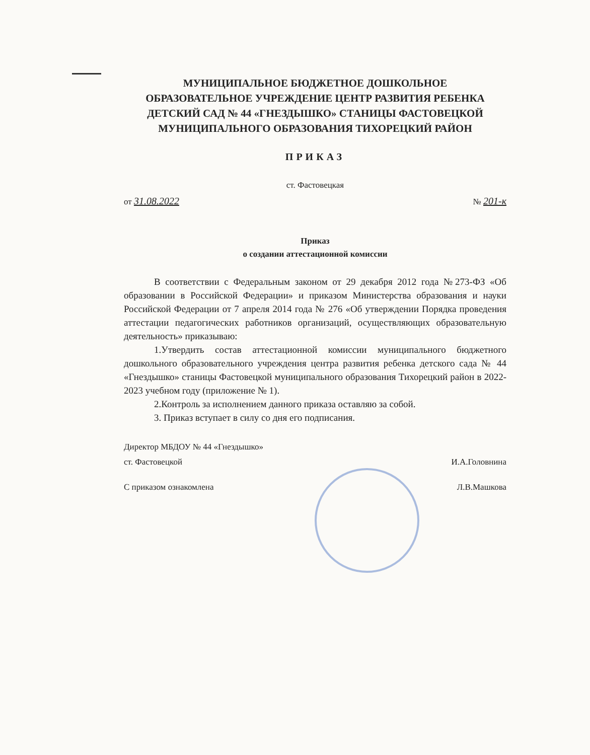МУНИЦИПАЛЬНОЕ БЮДЖЕТНОЕ ДОШКОЛЬНОЕ
ОБРАЗОВАТЕЛЬНОЕ УЧРЕЖДЕНИЕ ЦЕНТР РАЗВИТИЯ РЕБЕНКА
ДЕТСКИЙ САД № 44 «ГНЕЗДЫШКО» СТАНИЦЫ ФАСТОВЕЦКОЙ
МУНИЦИПАЛЬНОГО ОБРАЗОВАНИЯ ТИХОРЕЦКИЙ РАЙОН
ПРИКАЗ
ст. Фастовецкая
от 31.08.2022 № 201-к
Приказ
о создании аттестационной комиссии
В соответствии с Федеральным законом от 29 декабря 2012 года №273-ФЗ «Об образовании в Российской Федерации» и приказом Министерства образования и науки Российской Федерации от 7 апреля 2014 года № 276 «Об утверждении Порядка проведения аттестации педагогических работников организаций, осуществляющих образовательную деятельность» приказываю:
1.Утвердить состав аттестационной комиссии муниципального бюджетного дошкольного образовательного учреждения центра развития ребенка детского сада № 44 «Гнездышко» станицы Фастовецкой муниципального образования Тихорецкий район в 2022-2023 учебном году (приложение № 1).
2.Контроль за исполнением данного приказа оставляю за собой.
3. Приказ вступает в силу со дня его подписания.
Директор МБДОУ № 44 «Гнездышко»
ст. Фастовецкой
И.А.Головнина
С приказом ознакомлена Л.В.Машкова